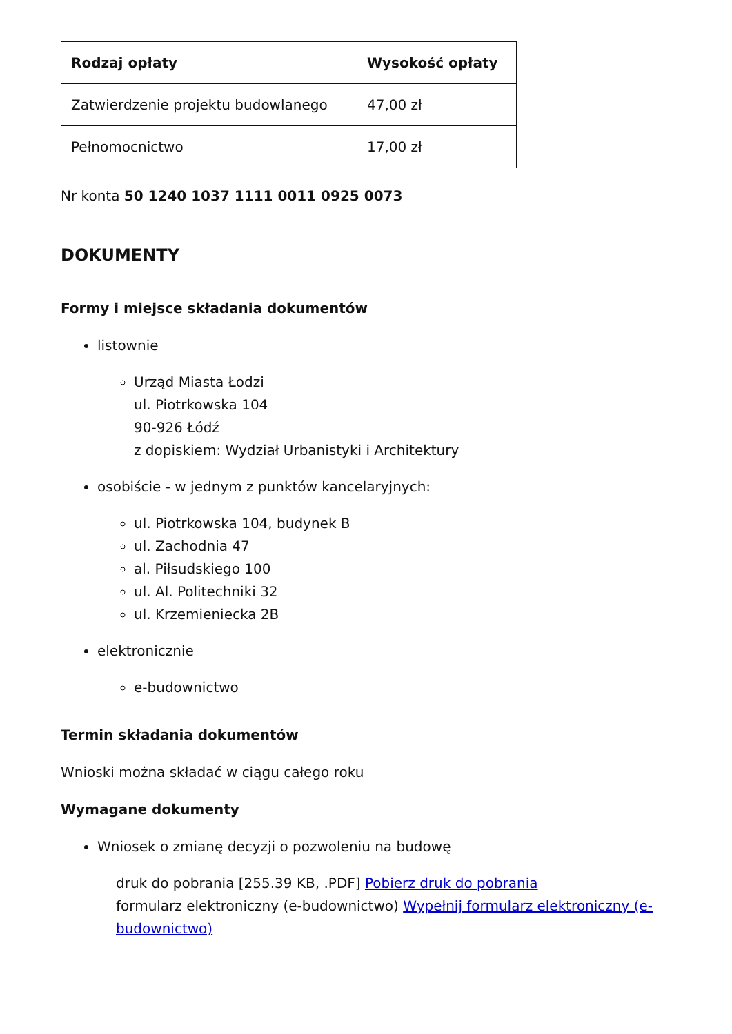| Rodzaj opłaty | Wysokość opłaty |
| --- | --- |
| Zatwierdzenie projektu budowlanego | 47,00 zł |
| Pełnomocnictwo | 17,00 zł |
Nr konta 50 1240 1037 1111 0011 0925 0073
DOKUMENTY
Formy i miejsce składania dokumentów
listownie
Urząd Miasta Łodzi
ul. Piotrkowska 104
90-926 Łódź
z dopiskiem: Wydział Urbanistyki i Architektury
osobiście - w jednym z punktów kancelaryjnych:
ul. Piotrkowska 104, budynek B
ul. Zachodnia 47
al. Piłsudskiego 100
ul. Al. Politechniki 32
ul. Krzemieniecka 2B
elektronicznie
e-budownictwo
Termin składania dokumentów
Wnioski można składać w ciągu całego roku
Wymagane dokumenty
Wniosek o zmianę decyzji o pozwoleniu na budowę
druk do pobrania [255.39 KB, .PDF] Pobierz druk do pobrania
formularz elektroniczny (e-budownictwo) Wypełnij formularz elektroniczny (e-budownictwo)